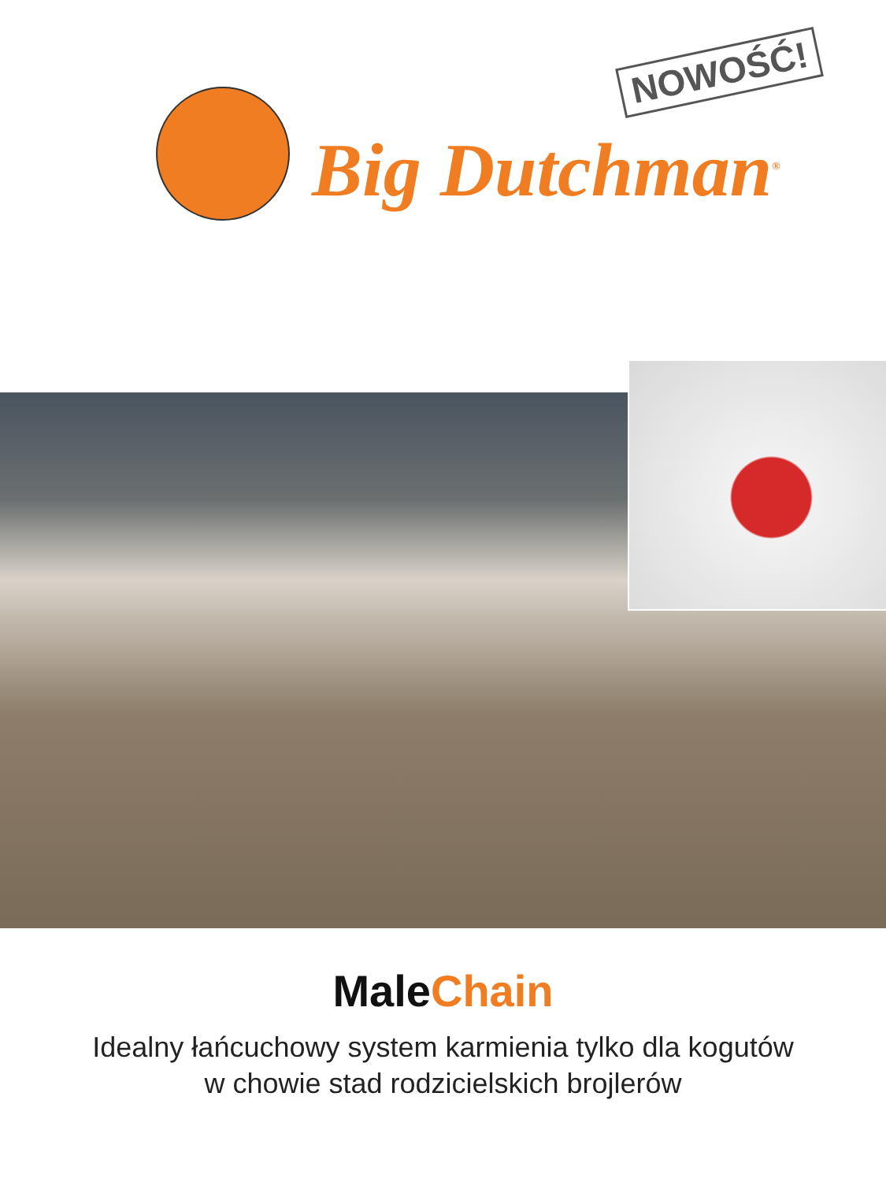NOWOŚĆ!
Big Dutchman<sup>®</sup>
MaleChain
Idealny łańcuchowy system karmienia tylko dla kogutów
w chowie stad rodzicielskich brojlerów